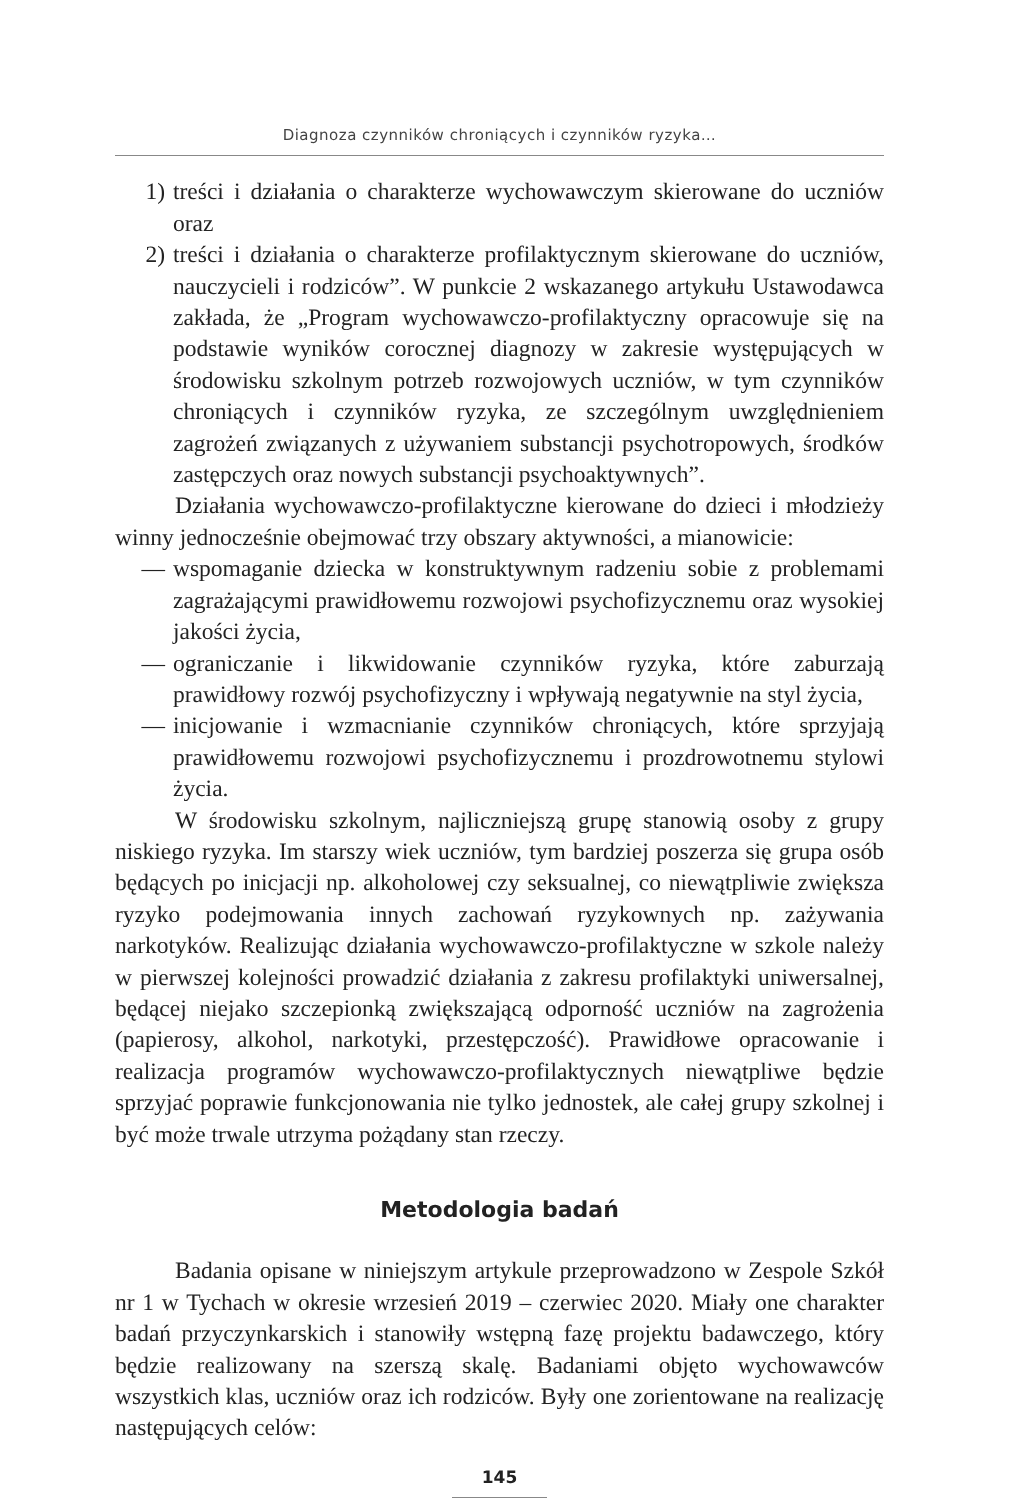Diagnoza czynników chroniących i czynników ryzyka…
1) treści i działania o charakterze wychowawczym skierowane do uczniów oraz
2) treści i działania o charakterze profilaktycznym skierowane do uczniów, nauczycieli i rodziców”. W punkcie 2 wskazanego artykułu Ustawodawca zakłada, że „Program wychowawczo-profilaktyczny opracowuje się na podstawie wyników corocznej diagnozy w zakresie występujących w środowisku szkolnym potrzeb rozwojowych uczniów, w tym czynników chroniących i czynników ryzyka, ze szczególnym uwzględnieniem zagrożeń związanych z używaniem substancji psychotropowych, środków zastępczych oraz nowych substancji psychoaktywnych”.
Działania wychowawczo-profilaktyczne kierowane do dzieci i młodzieży winny jednocześnie obejmować trzy obszary aktywności, a mianowicie:
— wspomaganie dziecka w konstruktywnym radzeniu sobie z problemami zagrażającymi prawidłowemu rozwojowi psychofizycznemu oraz wysokiej jakości życia,
— ograniczanie i likwidowanie czynników ryzyka, które zaburzają prawidłowy rozwój psychofizyczny i wpływają negatywnie na styl życia,
— inicjowanie i wzmacnianie czynników chroniących, które sprzyjają prawidłowemu rozwojowi psychofizycznemu i prozdrowotnemu stylowi życia.
W środowisku szkolnym, najliczniejszą grupę stanowią osoby z grupy niskiego ryzyka. Im starszy wiek uczniów, tym bardziej poszerza się grupa osób będących po inicjacji np. alkoholowej czy seksualnej, co niewątpliwie zwiększa ryzyko podejmowania innych zachowań ryzykownych np. zażywania narkotyków. Realizując działania wychowawczo-profilaktyczne w szkole należy w pierwszej kolejności prowadzić działania z zakresu profilaktyki uniwersalnej, będącej niejako szczepionką zwiększającą odporność uczniów na zagrożenia (papierosy, alkohol, narkotyki, przestępczość). Prawidłowe opracowanie i realizacja programów wychowawczo-profilaktycznych niewątpliwe będzie sprzyjać poprawie funkcjonowania nie tylko jednostek, ale całej grupy szkolnej i być może trwale utrzyma pożądany stan rzeczy.
Metodologia badań
Badania opisane w niniejszym artykule przeprowadzono w Zespole Szkół nr 1 w Tychach w okresie wrzesień 2019 – czerwiec 2020. Miały one charakter badań przyczynkarskich i stanowiły wstępną fazę projektu badawczego, który będzie realizowany na szerszą skalę. Badaniami objęto wychowawców wszystkich klas, uczniów oraz ich rodziców. Były one zorientowane na realizację następujących celów:
145